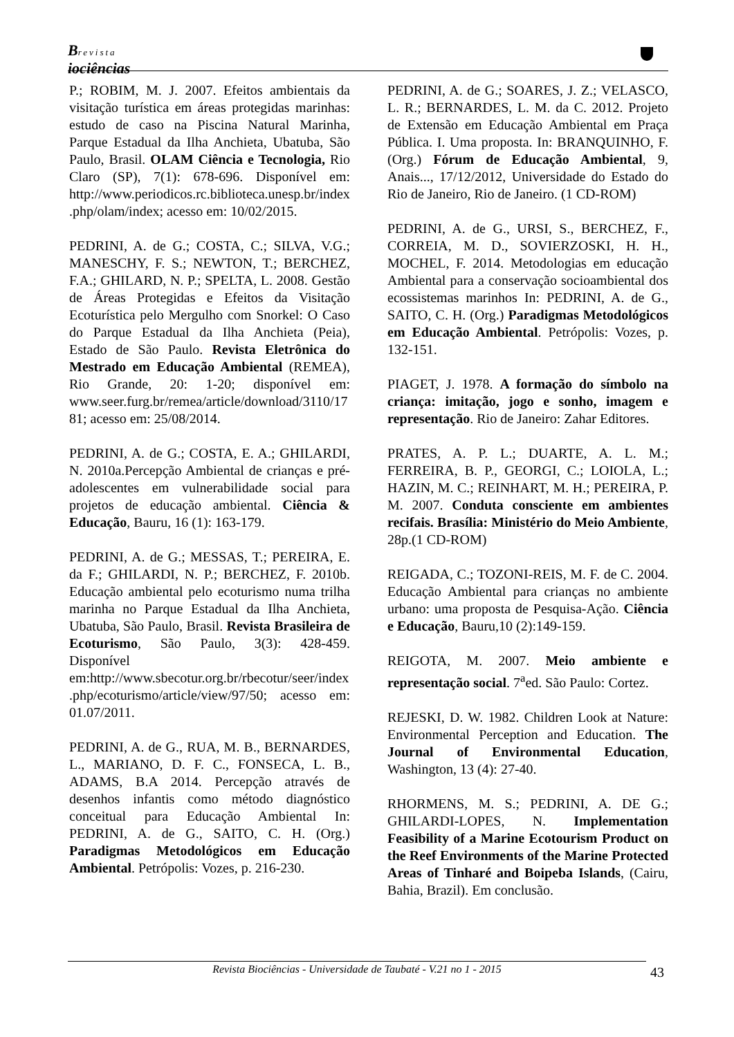Brevista
iociências
P.; ROBIM, M. J. 2007. Efeitos ambientais da visitação turística em áreas protegidas marinhas: estudo de caso na Piscina Natural Marinha, Parque Estadual da Ilha Anchieta, Ubatuba, São Paulo, Brasil. OLAM Ciência e Tecnologia, Rio Claro (SP), 7(1): 678-696. Disponível em: http://www.periodicos.rc.biblioteca.unesp.br/index.php/olam/index; acesso em: 10/02/2015.
PEDRINI, A. de G.; COSTA, C.; SILVA, V.G.; MANESCHY, F. S.; NEWTON, T.; BERCHEZ, F.A.; GHILARD, N. P.; SPELTA, L. 2008. Gestão de Áreas Protegidas e Efeitos da Visitação Ecoturística pelo Mergulho com Snorkel: O Caso do Parque Estadual da Ilha Anchieta (Peia), Estado de São Paulo. Revista Eletrônica do Mestrado em Educação Ambiental (REMEA), Rio Grande, 20: 1-20; disponível em: www.seer.furg.br/remea/article/download/3110/1781; acesso em: 25/08/2014.
PEDRINI, A. de G.; COSTA, E. A.; GHILARDI, N. 2010a.Percepção Ambiental de crianças e pré-adolescentes em vulnerabilidade social para projetos de educação ambiental. Ciência & Educação, Bauru, 16 (1): 163-179.
PEDRINI, A. de G.; MESSAS, T.; PEREIRA, E. da F.; GHILARDI, N. P.; BERCHEZ, F. 2010b. Educação ambiental pelo ecoturismo numa trilha marinha no Parque Estadual da Ilha Anchieta, Ubatuba, São Paulo, Brasil. Revista Brasileira de Ecoturismo, São Paulo, 3(3): 428-459. Disponível em:http://www.sbecotur.org.br/rbecotur/seer/index.php/ecoturismo/article/view/97/50; acesso em: 01.07/2011.
PEDRINI, A. de G., RUA, M. B., BERNARDES, L., MARIANO, D. F. C., FONSECA, L. B., ADAMS, B.A 2014. Percepção através de desenhos infantis como método diagnóstico conceitual para Educação Ambiental In: PEDRINI, A. de G., SAITO, C. H. (Org.) Paradigmas Metodológicos em Educação Ambiental. Petrópolis: Vozes, p. 216-230.
PEDRINI, A. de G.; SOARES, J. Z.; VELASCO, L. R.; BERNARDES, L. M. da C. 2012. Projeto de Extensão em Educação Ambiental em Praça Pública. I. Uma proposta. In: BRANQUINHO, F. (Org.) Fórum de Educação Ambiental, 9, Anais..., 17/12/2012, Universidade do Estado do Rio de Janeiro, Rio de Janeiro. (1 CD-ROM)
PEDRINI, A. de G., URSI, S., BERCHEZ, F., CORREIA, M. D., SOVIERZOSKI, H. H., MOCHEL, F. 2014. Metodologias em educação Ambiental para a conservação socioambiental dos ecossistemas marinhos In: PEDRINI, A. de G., SAITO, C. H. (Org.) Paradigmas Metodológicos em Educação Ambiental. Petrópolis: Vozes, p. 132-151.
PIAGET, J. 1978. A formação do símbolo na criança: imitação, jogo e sonho, imagem e representação. Rio de Janeiro: Zahar Editores.
PRATES, A. P. L.; DUARTE, A. L. M.; FERREIRA, B. P., GEORGI, C.; LOIOLA, L.; HAZIN, M. C.; REINHART, M. H.; PEREIRA, P. M. 2007. Conduta consciente em ambientes recifais. Brasília: Ministério do Meio Ambiente, 28p.(1 CD-ROM)
REIGADA, C.; TOZONI-REIS, M. F. de C. 2004. Educação Ambiental para crianças no ambiente urbano: uma proposta de Pesquisa-Ação. Ciência e Educação, Bauru,10 (2):149-159.
REIGOTA, M. 2007. Meio ambiente e representação social. 7<sup>a</sup>ed. São Paulo: Cortez.
REJESKI, D. W. 1982. Children Look at Nature: Environmental Perception and Education. The Journal of Environmental Education, Washington, 13 (4): 27-40.
RHORMENS, M. S.; PEDRINI, A. DE G.; GHILARDI-LOPES, N. Implementation Feasibility of a Marine Ecotourism Product on the Reef Environments of the Marine Protected Areas of Tinharé and Boipeba Islands, (Cairu, Bahia, Brazil). Em conclusão.
Revista Biociências - Universidade de Taubaté - V.21 no 1 - 2015 43